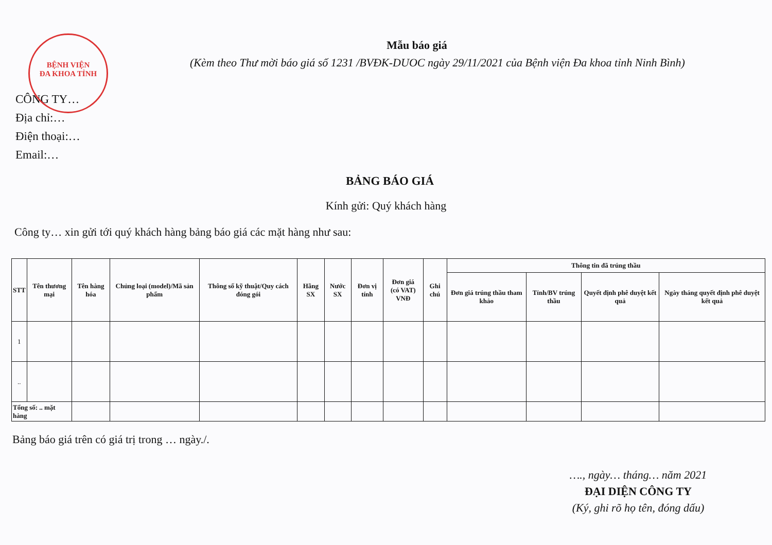BỆNH VIỆN
ĐA KHOA TỈNH
Mẫu báo giá
(Kèm theo Thư mời báo giá số 1231 /BVĐK-DUOC ngày 29/11/2021 của Bệnh viện Đa khoa tỉnh Ninh Bình)
CÔNG TY…
Địa chỉ:…
Điện thoại:…
Email:…
BẢNG BÁO GIÁ
Kính gửi: Quý khách hàng
Công ty… xin gửi tới quý khách hàng bảng báo giá các mặt hàng như sau:
| STT | Tên thương mại | Tên hàng hóa | Chủng loại (model)/Mã sản phẩm | Thông số kỹ thuật/Quy cách đóng gói | Hãng SX | Nước SX | Đơn vị tính | Đơn giá (có VAT) VNĐ | Ghi chú | Thông tin đã trúng thầu | | | |
| --- | --- | --- | --- | --- | --- | --- | --- | --- | --- | --- | --- | --- | --- |
| | | | | | | | | | | Đơn giá trúng thầu tham khảo | Tỉnh/BV trúng thầu | Quyết định phê duyệt kết quả | Ngày tháng quyết định phê duyệt kết quả |
| 1 | | | | | | | | | | | | | |
| .. | | | | | | | | | | | | | |
| Tổng số: .. mặt hàng | | | | | | | | | | | | | |
Bảng báo giá trên có giá trị trong … ngày./.
…., ngày… tháng… năm 2021
ĐẠI DIỆN CÔNG TY
(Ký, ghi rõ họ tên, đóng dấu)